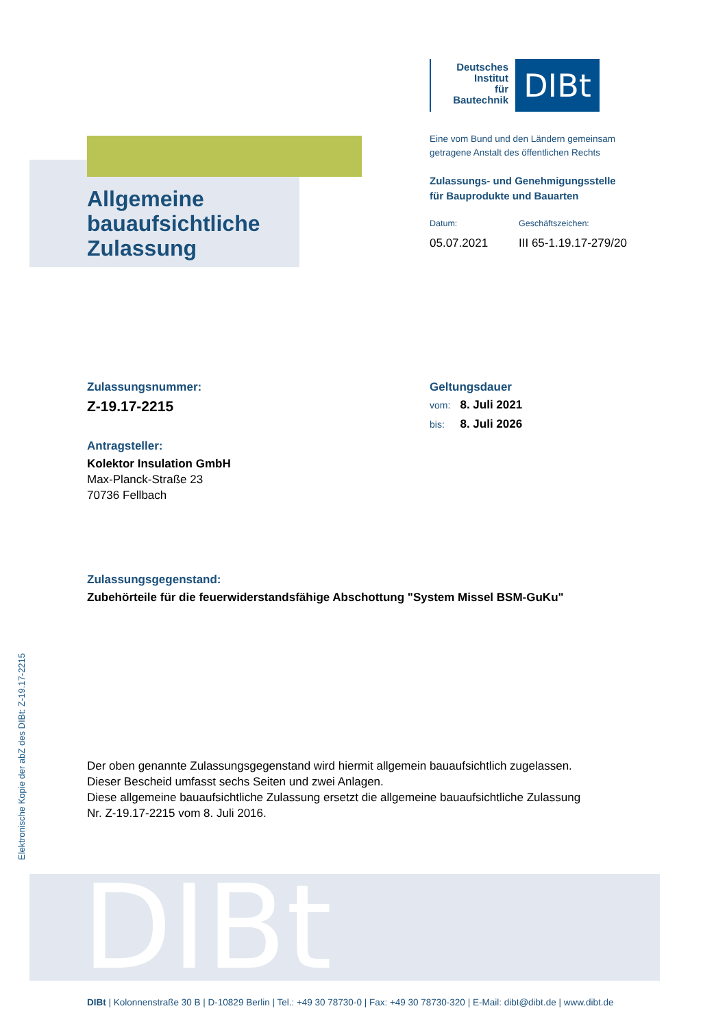Deutsches
Institut
für
Bautechnik
DIBt
Eine vom Bund und den Ländern gemeinsam
getragene Anstalt des öffentlichen Rechts
Zulassungs- und Genehmigungsstelle
für Bauprodukte und Bauarten
Datum: Geschäftszeichen:
05.07.2021 III 65-1.19.17-279/20
Allgemeine
bauaufsichtliche
Zulassung
Zulassungsnummer:
Z-19.17-2215
Antragsteller:
Kolektor Insulation GmbH
Max-Planck-Straße 23
70736 Fellbach
Geltungsdauer
vom: 8. Juli 2021
bis: 8. Juli 2026
Zulassungsgegenstand:
Zubehörteile für die feuerwiderstandsfähige Abschottung "System Missel BSM-GuKu"
Der oben genannte Zulassungsgegenstand wird hiermit allgemein bauaufsichtlich zugelassen.
Dieser Bescheid umfasst sechs Seiten und zwei Anlagen.
Diese allgemeine bauaufsichtliche Zulassung ersetzt die allgemeine bauaufsichtliche Zulassung
Nr. Z-19.17-2215 vom 8. Juli 2016.
Elektronische Kopie der abZ des DIBt: Z-19.17-2215
DIBt
DIBt | Kolonnenstraße 30 B | D-10829 Berlin | Tel.: +49 30 78730-0 | Fax: +49 30 78730-320 | E-Mail: dibt@dibt.de | www.dibt.de